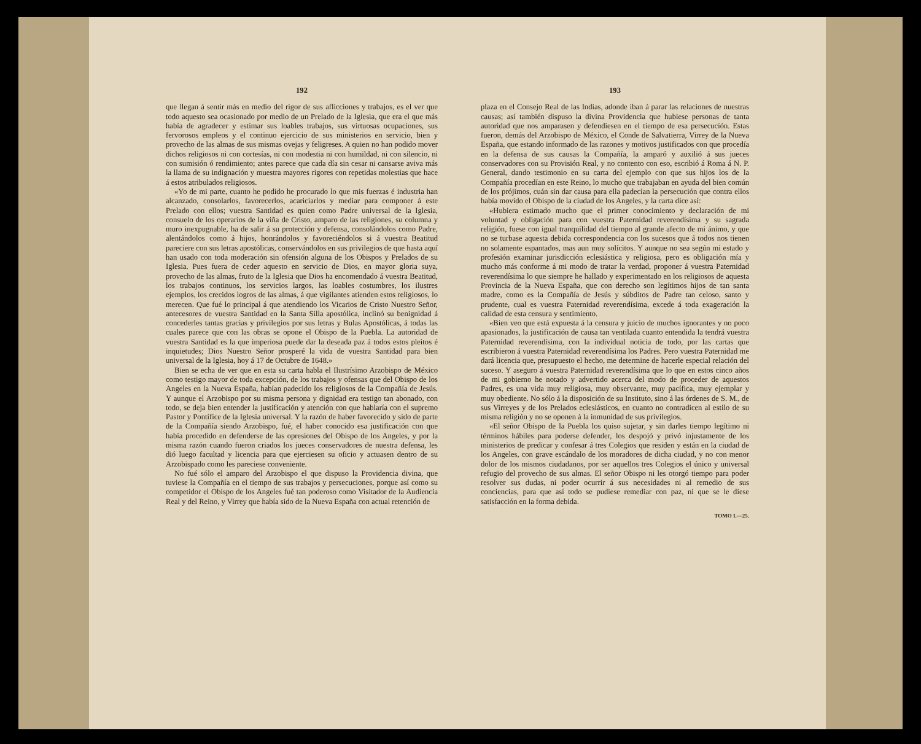192
que llegan á sentir más en medio del rigor de sus aflicciones y trabajos, es el ver que todo aquesto sea ocasionado por medio de un Prelado de la Iglesia, que era el que más había de agradecer y estimar sus loables trabajos, sus virtuosas ocupaciones, sus fervorosos empleos y el continuo ejercicio de sus ministerios en servicio, bien y provecho de las almas de sus mismas ovejas y feligreses. A quien no han podido mover dichos religiosos ni con cortesías, ni con modestia ni con humildad, ni con silencio, ni con sumisión ó rendimiento; antes parece que cada día sin cesar ni cansarse aviva más la llama de su indignación y muestra mayores rigores con repetidas molestias que hace á estos atribulados religiosos.
«Yo de mi parte, cuanto he podido he procurado lo que mis fuerzas é industria han alcanzado, consolarlos, favorecerlos, acariciarlos y mediar para componer á este Prelado con ellos; vuestra Santidad es quien como Padre universal de la Iglesia, consuelo de los operarios de la viña de Cristo, amparo de las religiones, su columna y muro inexpugnable, ha de salir á su protección y defensa, consolándolos como Padre, alentándolos como á hijos, honrándolos y favoreciéndolos si á vuestra Beatitud pareciere con sus letras apostólicas, conservándolos en sus privilegios de que hasta aquí han usado con toda moderación sin ofensión alguna de los Obispos y Prelados de su Iglesia. Pues fuera de ceder aquesto en servicio de Dios, en mayor gloria suya, provecho de las almas, fruto de la Iglesia que Dios ha encomendado á vuestra Beatitud, los trabajos continuos, los servicios largos, las loables costumbres, los ilustres ejemplos, los crecidos logros de las almas, á que vigilantes atienden estos religiosos, lo merecen. Que fué lo principal á que atendiendo los Vicarios de Cristo Nuestro Señor, antecesores de vuestra Santidad en la Santa Silla apostólica, inclinó su benignidad á concederles tantas gracias y privilegios por sus letras y Bulas Apostólicas, á todas las cuales parece que con las obras se opone el Obispo de la Puebla. La autoridad de vuestra Santidad es la que imperiosa puede dar la deseada paz á todos estos pleitos é inquietudes; Dios Nuestro Señor prosperé la vida de vuestra Santidad para bien universal de la Iglesia, hoy á 17 de Octubre de 1648.»
Bien se echa de ver que en esta su carta habla el Ilustrísimo Arzobispo de México como testigo mayor de toda excepción, de los trabajos y ofensas que del Obispo de los Angeles en la Nueva España, habían padecido los religiosos de la Compañía de Jesús. Y aunque el Arzobispo por su misma persona y dignidad era testigo tan abonado, con todo, se deja bien entender la justificación y atención con que hablaría con el supremo Pastor y Pontífice de la Iglesia universal. Y la razón de haber favorecido y sido de parte de la Compañía siendo Arzobispo, fué, el haber conocido esa justificación con que había procedido en defenderse de las opresiones del Obispo de los Angeles, y por la misma razón cuando fueron criados los jueces conservadores de nuestra defensa, les dió luego facultad y licencia para que ejerciesen su oficio y actuasen dentro de su Arzobispado como les pareciese conveniente.
No fué sólo el amparo del Arzobispo el que dispuso la Providencia divina, que tuviese la Compañía en el tiempo de sus trabajos y persecuciones, porque así como su competidor el Obispo de los Angeles fué tan poderoso como Visitador de la Audiencia Real y del Reino, y Virrey que había sido de la Nueva España con actual retención de
193
plaza en el Consejo Real de las Indias, adonde iban á parar las relaciones de nuestras causas; así también dispuso la divina Providencia que hubiese personas de tanta autoridad que nos amparasen y defendiesen en el tiempo de esa persecución. Estas fueron, demás del Arzobispo de México, el Conde de Salvatierra, Virrey de la Nueva España, que estando informado de las razones y motivos justificados con que procedía en la defensa de sus causas la Compañía, la amparó y auxilió á sus jueces conservadores con su Provisión Real, y no contento con eso, escribió á Roma á N. P. General, dando testimonio en su carta del ejemplo con que sus hijos los de la Compañía procedían en este Reino, lo mucho que trabajaban en ayuda del bien común de los prójimos, cuán sin dar causa para ella padecían la persecución que contra ellos había movido el Obispo de la ciudad de los Angeles, y la carta dice así:
«Hubiera estimado mucho que el primer conocimiento y declaración de mi voluntad y obligación para con vuestra Paternidad reverendísima y su sagrada religión, fuese con igual tranquilidad del tiempo al grande afecto de mi ánimo, y que no se turbase aquesta debida correspondencia con los sucesos que á todos nos tienen no solamente espantados, mas aun muy solícitos. Y aunque no sea según mi estado y profesión examinar jurisdicción eclesiástica y religiosa, pero es obligación mía y mucho más conforme á mi modo de tratar la verdad, proponer á vuestra Paternidad reverendísima lo que siempre he hallado y experimentado en los religiosos de aquesta Provincia de la Nueva España, que con derecho son legítimos hijos de tan santa madre, como es la Compañía de Jesús y súbditos de Padre tan celoso, santo y prudente, cual es vuestra Paternidad reverendísima, excede á toda exageración la calidad de esta censura y sentimiento.
«Bien veo que está expuesta á la censura y juicio de muchos ignorantes y no poco apasionados, la justificación de causa tan ventilada cuanto entendida la tendrá vuestra Paternidad reverendísima, con la individual noticia de todo, por las cartas que escribieron á vuestra Paternidad reverendísima los Padres. Pero vuestra Paternidad me dará licencia que, presupuesto el hecho, me determine de hacerle especial relación del suceso. Y aseguro á vuestra Paternidad reverendísima que lo que en estos cinco años de mi gobierno he notado y advertido acerca del modo de proceder de aquestos Padres, es una vida muy religiosa, muy observante, muy pacífica, muy ejemplar y muy obediente. No sólo á la disposición de su Instituto, sino á las órdenes de S. M., de sus Virreyes y de los Prelados eclesiásticos, en cuanto no contradicen al estilo de su misma religión y no se oponen á la inmunidad de sus privilegios.
«El señor Obispo de la Puebla los quiso sujetar, y sin darles tiempo legítimo ni términos hábiles para poderse defender, los despojó y privó injustamente de los ministerios de predicar y confesar á tres Colegios que residen y están en la ciudad de los Angeles, con grave escándalo de los moradores de dicha ciudad, y no con menor dolor de los mismos ciudadanos, por ser aquellos tres Colegios el único y universal refugio del provecho de sus almas. El señor Obispo ni les otorgó tiempo para poder resolver sus dudas, ni poder ocurrir á sus necesidades ni al remedio de sus conciencias, para que así todo se pudiese remediar con paz, ni que se le diese satisfacción en la forma debida.
TOMO I.—25.